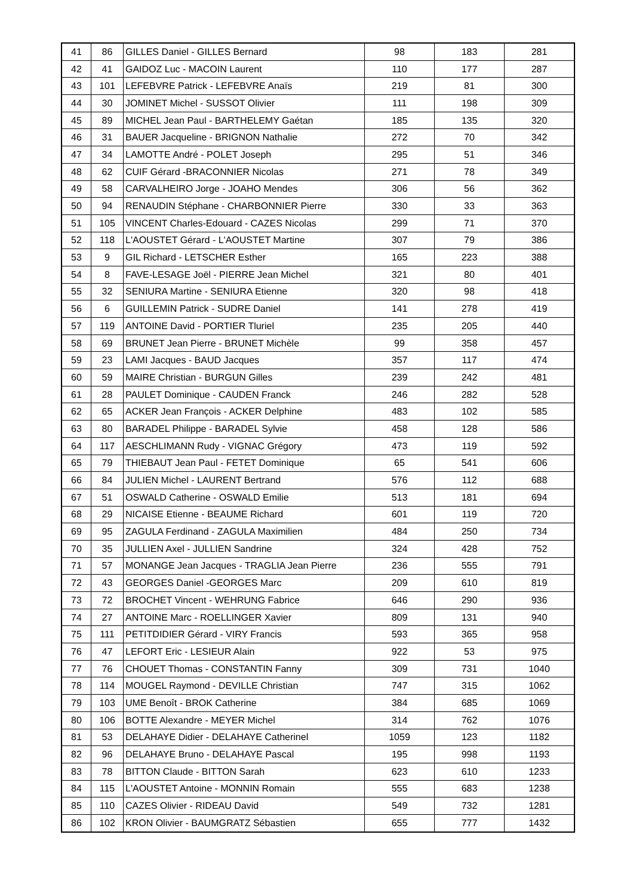| 41 | 86 | GILLES Daniel - GILLES Bernard | 98 | 183 | 281 |
| 42 | 41 | GAIDOZ Luc - MACOIN Laurent | 110 | 177 | 287 |
| 43 | 101 | LEFEBVRE Patrick - LEFEBVRE Anaïs | 219 | 81 | 300 |
| 44 | 30 | JOMINET Michel - SUSSOT Olivier | 111 | 198 | 309 |
| 45 | 89 | MICHEL Jean Paul - BARTHELEMY Gaétan | 185 | 135 | 320 |
| 46 | 31 | BAUER Jacqueline - BRIGNON Nathalie | 272 | 70 | 342 |
| 47 | 34 | LAMOTTE André - POLET Joseph | 295 | 51 | 346 |
| 48 | 62 | CUIF Gérard -BRACONNIER Nicolas | 271 | 78 | 349 |
| 49 | 58 | CARVALHEIRO Jorge - JOAHO Mendes | 306 | 56 | 362 |
| 50 | 94 | RENAUDIN Stéphane - CHARBONNIER Pierre | 330 | 33 | 363 |
| 51 | 105 | VINCENT Charles-Edouard - CAZES Nicolas | 299 | 71 | 370 |
| 52 | 118 | L'AOUSTET Gérard - L'AOUSTET Martine | 307 | 79 | 386 |
| 53 | 9 | GIL Richard - LETSCHER Esther | 165 | 223 | 388 |
| 54 | 8 | FAVE-LESAGE Joël - PIERRE Jean Michel | 321 | 80 | 401 |
| 55 | 32 | SENIURA Martine - SENIURA Etienne | 320 | 98 | 418 |
| 56 | 6 | GUILLEMIN Patrick - SUDRE Daniel | 141 | 278 | 419 |
| 57 | 119 | ANTOINE David - PORTIER Tluriel | 235 | 205 | 440 |
| 58 | 69 | BRUNET Jean Pierre - BRUNET Michèle | 99 | 358 | 457 |
| 59 | 23 | LAMI Jacques - BAUD Jacques | 357 | 117 | 474 |
| 60 | 59 | MAIRE Christian - BURGUN Gilles | 239 | 242 | 481 |
| 61 | 28 | PAULET Dominique - CAUDEN Franck | 246 | 282 | 528 |
| 62 | 65 | ACKER Jean François - ACKER Delphine | 483 | 102 | 585 |
| 63 | 80 | BARADEL Philippe - BARADEL Sylvie | 458 | 128 | 586 |
| 64 | 117 | AESCHLIMANN Rudy - VIGNAC Grégory | 473 | 119 | 592 |
| 65 | 79 | THIEBAUT Jean Paul - FETET Dominique | 65 | 541 | 606 |
| 66 | 84 | JULIEN Michel - LAURENT Bertrand | 576 | 112 | 688 |
| 67 | 51 | OSWALD Catherine - OSWALD Emilie | 513 | 181 | 694 |
| 68 | 29 | NICAISE Etienne - BEAUME Richard | 601 | 119 | 720 |
| 69 | 95 | ZAGULA Ferdinand - ZAGULA Maximilien | 484 | 250 | 734 |
| 70 | 35 | JULLIEN Axel - JULLIEN Sandrine | 324 | 428 | 752 |
| 71 | 57 | MONANGE Jean Jacques - TRAGLIA Jean Pierre | 236 | 555 | 791 |
| 72 | 43 | GEORGES Daniel -GEORGES Marc | 209 | 610 | 819 |
| 73 | 72 | BROCHET Vincent - WEHRUNG Fabrice | 646 | 290 | 936 |
| 74 | 27 | ANTOINE Marc - ROELLINGER Xavier | 809 | 131 | 940 |
| 75 | 111 | PETITDIDIER Gérard - VIRY Francis | 593 | 365 | 958 |
| 76 | 47 | LEFORT Eric - LESIEUR Alain | 922 | 53 | 975 |
| 77 | 76 | CHOUET Thomas - CONSTANTIN Fanny | 309 | 731 | 1040 |
| 78 | 114 | MOUGEL Raymond - DEVILLE Christian | 747 | 315 | 1062 |
| 79 | 103 | UME Benoît - BROK Catherine | 384 | 685 | 1069 |
| 80 | 106 | BOTTE Alexandre - MEYER Michel | 314 | 762 | 1076 |
| 81 | 53 | DELAHAYE Didier - DELAHAYE Catherinel | 1059 | 123 | 1182 |
| 82 | 96 | DELAHAYE Bruno - DELAHAYE Pascal | 195 | 998 | 1193 |
| 83 | 78 | BITTON Claude - BITTON Sarah | 623 | 610 | 1233 |
| 84 | 115 | L'AOUSTET Antoine - MONNIN Romain | 555 | 683 | 1238 |
| 85 | 110 | CAZES Olivier - RIDEAU David | 549 | 732 | 1281 |
| 86 | 102 | KRON Olivier - BAUMGRATZ Sébastien | 655 | 777 | 1432 |